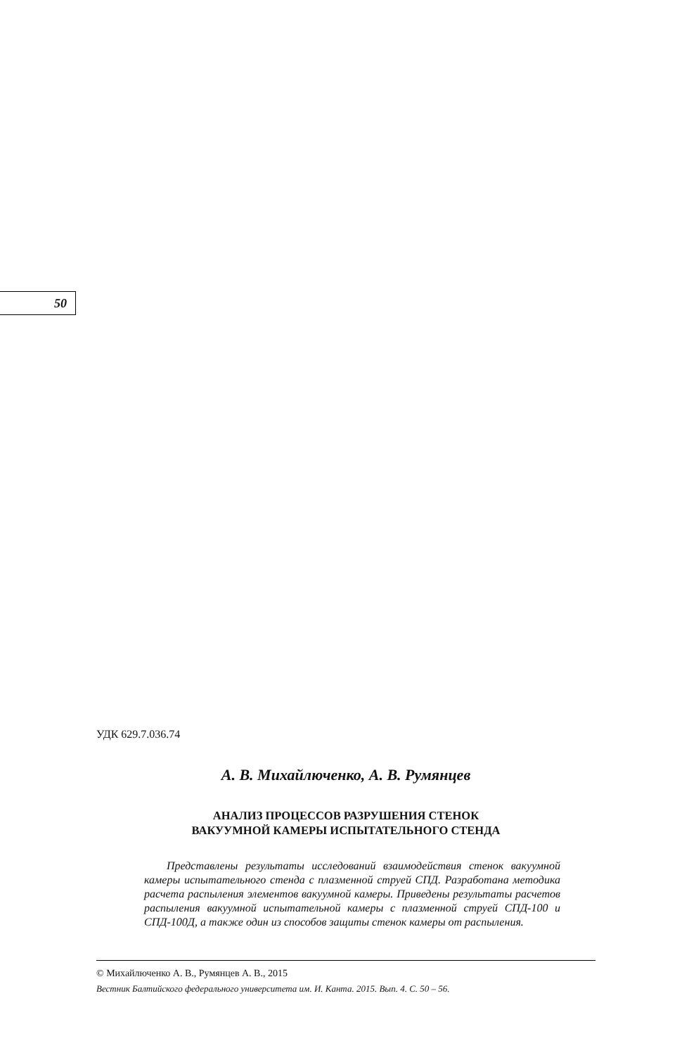50
УДК 629.7.036.74
А. В. Михайлюченко, А. В. Румянцев
АНАЛИЗ ПРОЦЕССОВ РАЗРУШЕНИЯ СТЕНОК
ВАКУУМНОЙ КАМЕРЫ ИСПЫТАТЕЛЬНОГО СТЕНДА
Представлены результаты исследований взаимодействия стенок вакуумной камеры испытательного стенда с плазменной струей СПД. Разработана методика расчета распыления элементов вакуумной камеры. Приведены результаты расчетов распыления вакуумной испытательной камеры с плазменной струей СПД-100 и СПД-100Д, а также один из способов защиты стенок камеры от распыления.
© Михайлюченко А. В., Румянцев А. В., 2015
Вестник Балтийского федерального университета им. И. Канта. 2015. Вып. 4. С. 50 – 56.